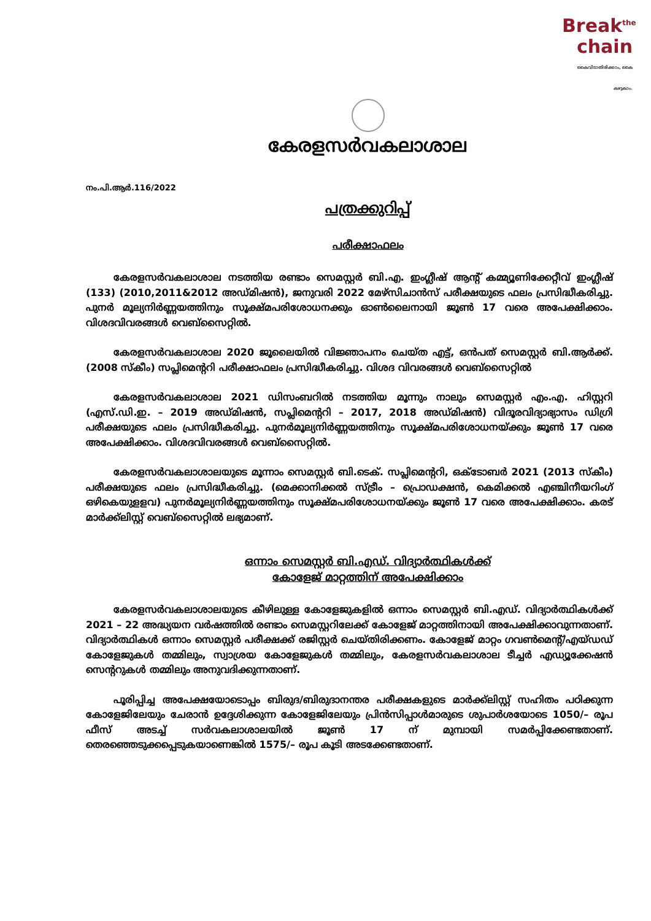Break<sup>the</sup>
chain
കൈവിടാതിരിക്കാം, കൈ കഴുകാം.
കേരളസർവകലാശാല
നം.പി.ആർ.116/2022
പത്രക്കുറിപ്പ്
പരീക്ഷാഫലം
കേരളസർവകലാശാല നടത്തിയ രണ്ടാം സെമസ്റ്റർ ബി.എ. ഇംഗ്ലീഷ് ആന്റ് കമ്മ്യൂണിക്കേറ്റീവ് ഇംഗ്ലീഷ് (133) (2010,2011&2012 അഡ്മിഷൻ), ജനുവരി 2022 മേഴ്സിചാൻസ് പരീക്ഷയുടെ ഫലം പ്രസിദ്ധീകരിച്ചു. പുനർ മൂല്യനിർണ്ണയത്തിനും സൂക്ഷ്മപരിശോധനക്കും ഓൺലൈനായി ജൂൺ 17 വരെ അപേക്ഷിക്കാം. വിശദവിവരങ്ങൾ വെബ്സൈറ്റിൽ.
കേരളസർവകലാശാല 2020 ജൂലൈയിൽ വിജ്ഞാപനം ചെയ്ത എട്ട്, ഒൻപത് സെമസ്റ്റർ ബി.ആർക്ക്. (2008 സ്കീം) സപ്ലിമെന്ററി പരീക്ഷാഫലം പ്രസിദ്ധീകരിച്ചു. വിശദ വിവരങ്ങൾ വെബ്സൈറ്റിൽ
കേരളസർവകലാശാല 2021 ഡിസംബറിൽ നടത്തിയ മൂന്നും നാലും സെമസ്റ്റർ എം.എ. ഹിസ്റ്ററി (എസ്.ഡി.ഇ. – 2019 അഡ്മിഷൻ, സപ്ലിമെന്ററി – 2017, 2018 അഡ്മിഷൻ) വിദൂരവിദ്യാഭ്യാസം ഡിഗ്രി പരീക്ഷയുടെ ഫലം പ്രസിദ്ധീകരിച്ചു. പുനർമൂല്യനിർണ്ണയത്തിനും സൂക്ഷ്മപരിശോധനയ്ക്കും ജൂൺ 17 വരെ അപേക്ഷിക്കാം. വിശദവിവരങ്ങൾ വെബ്സൈറ്റിൽ.
കേരളസർവകലാശാലയുടെ മൂന്നാം സെമസ്റ്റർ ബി.ടെക്. സപ്ലിമെന്ററി, ഒക്ടോബർ 2021 (2013 സ്കീം) പരീക്ഷയുടെ ഫലം പ്രസിദ്ധീകരിച്ചു. (മെക്കാനിക്കൽ സ്ട്രീം – പ്രൊഡക്ഷൻ, കെമിക്കൽ എഞ്ചിനീയറിംഗ് ഒഴികെയുളളവ) പുനർമൂല്യനിർണ്ണയത്തിനും സൂക്ഷ്മപരിശോധനയ്ക്കും ജൂൺ 17 വരെ അപേക്ഷിക്കാം. കരട് മാർക്ക്ലിസ്റ്റ് വെബ്സൈറ്റിൽ ലഭ്യമാണ്.
ഒന്നാം സെമസ്റ്റർ ബി.എഡ്. വിദ്യാർത്ഥികൾക്ക്
കോളേജ് മാറ്റത്തിന് അപേക്ഷിക്കാം
കേരളസർവകലാശാലയുടെ കീഴിലുള്ള കോളേജുകളിൽ ഒന്നാം സെമസ്റ്റർ ബി.എഡ്. വിദ്യാർത്ഥികൾക്ക് 2021 – 22 അദ്ധ്യയന വർഷത്തിൽ രണ്ടാം സെമസ്റ്ററിലേക്ക് കോളേജ് മാറ്റത്തിനായി അപേക്ഷിക്കാവുന്നതാണ്. വിദ്യാർത്ഥികൾ ഒന്നാം സെമസ്റ്റർ പരീക്ഷക്ക് രജിസ്റ്റർ ചെയ്തിരിക്കണം. കോളേജ് മാറ്റം ഗവൺമെന്റ്/എയ്ഡഡ് കോളേജുകൾ തമ്മിലും, സ്വാശ്രയ കോളേജുകൾ തമ്മിലും, കേരളസർവകലാശാല ടീച്ചർ എഡ്യൂക്കേഷൻ സെന്ററുകൾ തമ്മിലും അനുവദിക്കുന്നതാണ്.
പൂരിപ്പിച്ച അപേക്ഷയോടൊപ്പം ബിരുദ/ബിരുദാനന്തര പരീക്ഷകളുടെ മാർക്ക്ലിസ്റ്റ് സഹിതം പഠിക്കുന്ന കോളേജിലേയും ചേരാൻ ഉദ്ദേശിക്കുന്ന കോളേജിലേയും പ്രിൻസിപ്പാൾമാരുടെ ശുപാർശയോടെ 1050/– രൂപ ഫീസ് അടച്ച് സർവകലാശാലയിൽ ജൂൺ 17 ന് മുമ്പായി സമർപ്പിക്കേണ്ടതാണ്. തെരഞ്ഞെടുക്കപ്പെടുകയാണെങ്കിൽ 1575/– രൂപ കൂടി അടക്കേണ്ടതാണ്.